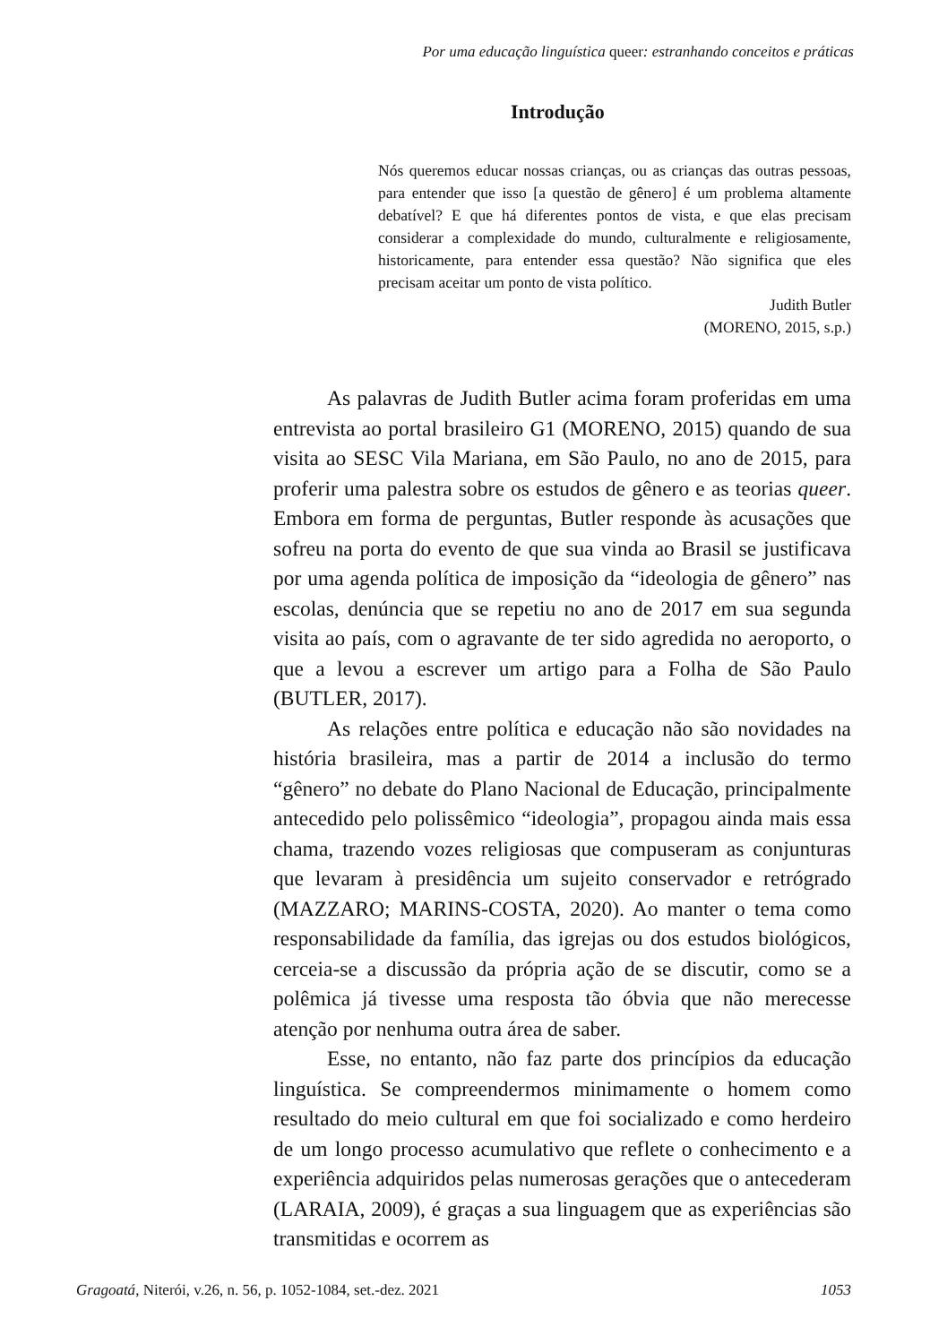Por uma educação linguística queer: estranhando conceitos e práticas
Introdução
Nós queremos educar nossas crianças, ou as crianças das outras pessoas, para entender que isso [a questão de gênero] é um problema altamente debatível? E que há diferentes pontos de vista, e que elas precisam considerar a complexidade do mundo, culturalmente e religiosamente, historicamente, para entender essa questão? Não significa que eles precisam aceitar um ponto de vista político.
Judith Butler
(MORENO, 2015, s.p.)
As palavras de Judith Butler acima foram proferidas em uma entrevista ao portal brasileiro G1 (MORENO, 2015) quando de sua visita ao SESC Vila Mariana, em São Paulo, no ano de 2015, para proferir uma palestra sobre os estudos de gênero e as teorias queer. Embora em forma de perguntas, Butler responde às acusações que sofreu na porta do evento de que sua vinda ao Brasil se justificava por uma agenda política de imposição da “ideologia de gênero” nas escolas, denúncia que se repetiu no ano de 2017 em sua segunda visita ao país, com o agravante de ter sido agredida no aeroporto, o que a levou a escrever um artigo para a Folha de São Paulo (BUTLER, 2017).
As relações entre política e educação não são novidades na história brasileira, mas a partir de 2014 a inclusão do termo “gênero” no debate do Plano Nacional de Educação, principalmente antecedido pelo polissêmico “ideologia”, propagou ainda mais essa chama, trazendo vozes religiosas que compuseram as conjunturas que levaram à presidência um sujeito conservador e retrógrado (MAZZARO; MARINS-COSTA, 2020). Ao manter o tema como responsabilidade da família, das igrejas ou dos estudos biológicos, cerceia-se a discussão da própria ação de se discutir, como se a polêmica já tivesse uma resposta tão óbvia que não merecesse atenção por nenhuma outra área de saber.
Esse, no entanto, não faz parte dos princípios da educação linguística. Se compreendermos minimamente o homem como resultado do meio cultural em que foi socializado e como herdeiro de um longo processo acumulativo que reflete o conhecimento e a experiência adquiridos pelas numerosas gerações que o antecederam (LARAIA, 2009), é graças a sua linguagem que as experiências são transmitidas e ocorrem as
Gragoatá, Niterói, v.26, n. 56, p. 1052-1084, set.-dez. 2021 1053